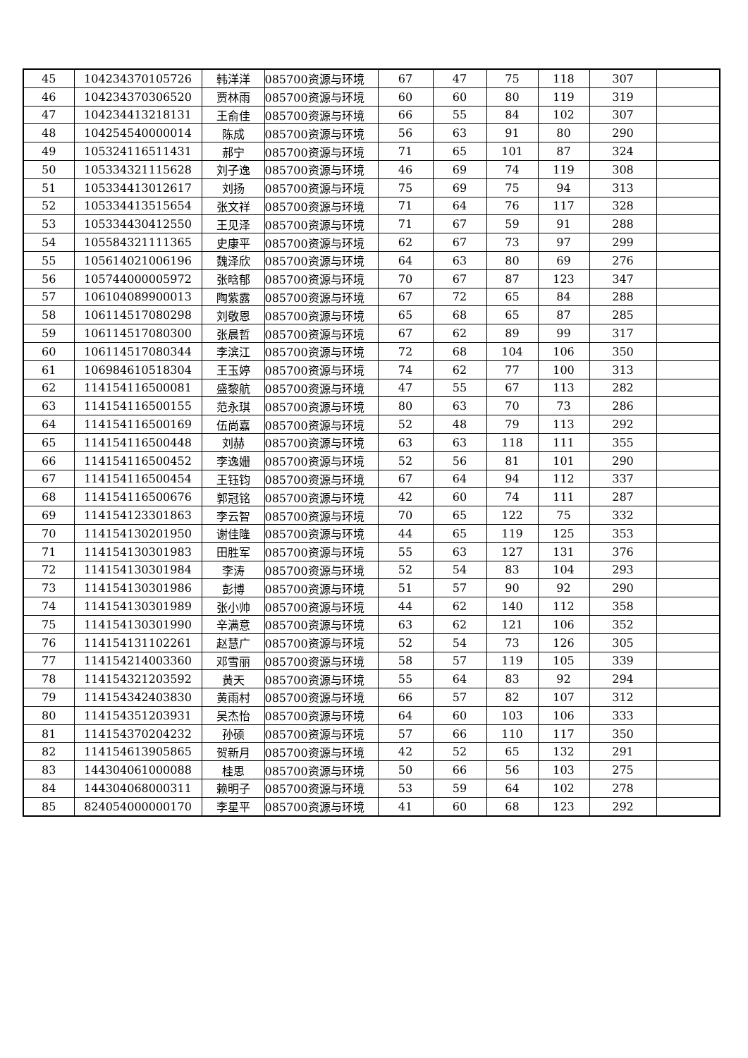| 45 | 104234370105726 | 韩洋洋 | 085700资源与环境 | 67 | 47 | 75 | 118 | 307 | |
| 46 | 104234370306520 | 贾林雨 | 085700资源与环境 | 60 | 60 | 80 | 119 | 319 | |
| 47 | 104234413218131 | 王俞佳 | 085700资源与环境 | 66 | 55 | 84 | 102 | 307 | |
| 48 | 104254540000014 | 陈成 | 085700资源与环境 | 56 | 63 | 91 | 80 | 290 | |
| 49 | 105324116511431 | 郝宁 | 085700资源与环境 | 71 | 65 | 101 | 87 | 324 | |
| 50 | 105334321115628 | 刘子逸 | 085700资源与环境 | 46 | 69 | 74 | 119 | 308 | |
| 51 | 105334413012617 | 刘扬 | 085700资源与环境 | 75 | 69 | 75 | 94 | 313 | |
| 52 | 105334413515654 | 张文祥 | 085700资源与环境 | 71 | 64 | 76 | 117 | 328 | |
| 53 | 105334430412550 | 王见泽 | 085700资源与环境 | 71 | 67 | 59 | 91 | 288 | |
| 54 | 105584321111365 | 史康平 | 085700资源与环境 | 62 | 67 | 73 | 97 | 299 | |
| 55 | 105614021006196 | 魏泽欣 | 085700资源与环境 | 64 | 63 | 80 | 69 | 276 | |
| 56 | 105744000005972 | 张晗郁 | 085700资源与环境 | 70 | 67 | 87 | 123 | 347 | |
| 57 | 106104089900013 | 陶紫露 | 085700资源与环境 | 67 | 72 | 65 | 84 | 288 | |
| 58 | 106114517080298 | 刘敬恩 | 085700资源与环境 | 65 | 68 | 65 | 87 | 285 | |
| 59 | 106114517080300 | 张晨哲 | 085700资源与环境 | 67 | 62 | 89 | 99 | 317 | |
| 60 | 106114517080344 | 李滨江 | 085700资源与环境 | 72 | 68 | 104 | 106 | 350 | |
| 61 | 106984610518304 | 王玉婷 | 085700资源与环境 | 74 | 62 | 77 | 100 | 313 | |
| 62 | 114154116500081 | 盛黎航 | 085700资源与环境 | 47 | 55 | 67 | 113 | 282 | |
| 63 | 114154116500155 | 范永琪 | 085700资源与环境 | 80 | 63 | 70 | 73 | 286 | |
| 64 | 114154116500169 | 伍尚嘉 | 085700资源与环境 | 52 | 48 | 79 | 113 | 292 | |
| 65 | 114154116500448 | 刘赫 | 085700资源与环境 | 63 | 63 | 118 | 111 | 355 | |
| 66 | 114154116500452 | 李逸姗 | 085700资源与环境 | 52 | 56 | 81 | 101 | 290 | |
| 67 | 114154116500454 | 王钰钧 | 085700资源与环境 | 67 | 64 | 94 | 112 | 337 | |
| 68 | 114154116500676 | 郭冠铭 | 085700资源与环境 | 42 | 60 | 74 | 111 | 287 | |
| 69 | 114154123301863 | 李云智 | 085700资源与环境 | 70 | 65 | 122 | 75 | 332 | |
| 70 | 114154130201950 | 谢佳隆 | 085700资源与环境 | 44 | 65 | 119 | 125 | 353 | |
| 71 | 114154130301983 | 田胜军 | 085700资源与环境 | 55 | 63 | 127 | 131 | 376 | |
| 72 | 114154130301984 | 李涛 | 085700资源与环境 | 52 | 54 | 83 | 104 | 293 | |
| 73 | 114154130301986 | 彭博 | 085700资源与环境 | 51 | 57 | 90 | 92 | 290 | |
| 74 | 114154130301989 | 张小帅 | 085700资源与环境 | 44 | 62 | 140 | 112 | 358 | |
| 75 | 114154130301990 | 辛满意 | 085700资源与环境 | 63 | 62 | 121 | 106 | 352 | |
| 76 | 114154131102261 | 赵慧广 | 085700资源与环境 | 52 | 54 | 73 | 126 | 305 | |
| 77 | 114154214003360 | 邓雪丽 | 085700资源与环境 | 58 | 57 | 119 | 105 | 339 | |
| 78 | 114154321203592 | 黄天 | 085700资源与环境 | 55 | 64 | 83 | 92 | 294 | |
| 79 | 114154342403830 | 黄雨村 | 085700资源与环境 | 66 | 57 | 82 | 107 | 312 | |
| 80 | 114154351203931 | 吴杰怡 | 085700资源与环境 | 64 | 60 | 103 | 106 | 333 | |
| 81 | 114154370204232 | 孙硕 | 085700资源与环境 | 57 | 66 | 110 | 117 | 350 | |
| 82 | 114154613905865 | 贺新月 | 085700资源与环境 | 42 | 52 | 65 | 132 | 291 | |
| 83 | 144304061000088 | 桂思 | 085700资源与环境 | 50 | 66 | 56 | 103 | 275 | |
| 84 | 144304068000311 | 赖明子 | 085700资源与环境 | 53 | 59 | 64 | 102 | 278 | |
| 85 | 824054000000170 | 李星平 | 085700资源与环境 | 41 | 60 | 68 | 123 | 292 | |